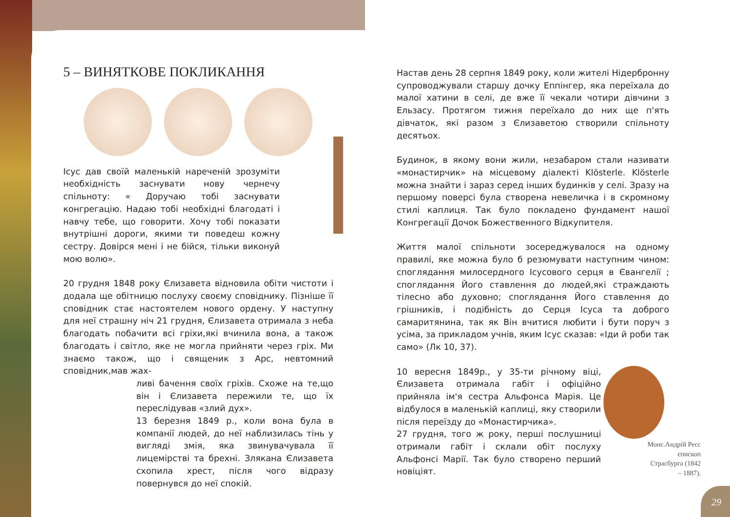5 – ВИНЯТКОВЕ ПОКЛИКАННЯ
Ісус дав своїй маленькій нареченій зрозуміти необхідність заснувати нову чернечу спільноту: « Доручаю тобі заснувати конгрегацію. Надаю тобі необхідні благодаті і навчу тебе, що говорити. Хочу тобі показати внутрішні дороги, якими ти поведеш кожну сестру. Довірся мені і не бійся, тільки виконуй мою волю».
20 грудня 1848 року Єлизавета відновила обіти чистоти і додала ще обітницю послуху своєму сповіднику. Пізніше її сповідник стає настоятелем нового ордену. У наступну для неї страшну ніч 21 грудня, Єлизавета отримала з неба благодать побачити всі гріхи,які вчинила вона, а також благодать і світло, яке не могла прийняти через гріх. Ми знаємо також, що і священик з Арс, невтомний сповідник,мав жах-
ливі бачення своїх гріхів. Схоже на те,що він і Єлизавета пережили те, що їх переслідував «злий дух».
13 березня 1849 р., коли вона була в компанії людей, до неї наблизилась тінь у вигляді змія, яка звинувачувала її лицемірстві та брехні. Злякана Єлизавета схопила хрест, після чого відразу повернувся до неї спокій.
Настав день 28 серпня 1849 року, коли жителі Нідербронну супроводжували старшу дочку Еппінгер, яка переїхала до малої хатини в селі, де вже її чекали чотири дівчини з Ельзасу. Протягом тижня переїхало до них ще п'ять дівчаток, які разом з Єлизаветою створили спільноту десятьох.
Будинок, в якому вони жили, незабаром стали називати «монастирчик» на місцевому діалекті Klösterle. Klösterle можна знайти і зараз серед інших будинків у селі. Зразу на першому поверсі була створена невеличка і в скромному стилі каплиця. Так було покладено фундамент нашої Конгрегації Дочок Божественного Відкупителя.
Життя малої спільноти зосереджувалося на одному правилі, яке можна було б резюмувати наступним чином: споглядання милосердного Ісусового серця в Євангелії ; споглядання Його ставлення до людей,які страждають тілесно або духовно; споглядання Його ставлення до грішників, і подібність до Серця Ісуса та доброго самаритянина, так як Він вчитися любити і бути поруч з усіма, за прикладом учнів, яким Ісус сказав: «Іди й роби так само» (Лк 10, 37).
10 вересня 1849р., у 35-ти річному віці, Єлизавета отримала габіт і офіційно прийняла ім'я сестра Альфонса Марія. Це відбулося в маленькій каплиці, яку створили після переїзду до «Монастирчика».
27 грудня, того ж року, перші послушниці отримали габіт і склали обіт послуху Альфонсі Марії. Так було створено перший новіціят.
Монс.Андрій Ресс єпископ Страсбурга (1842 – 1887).
29